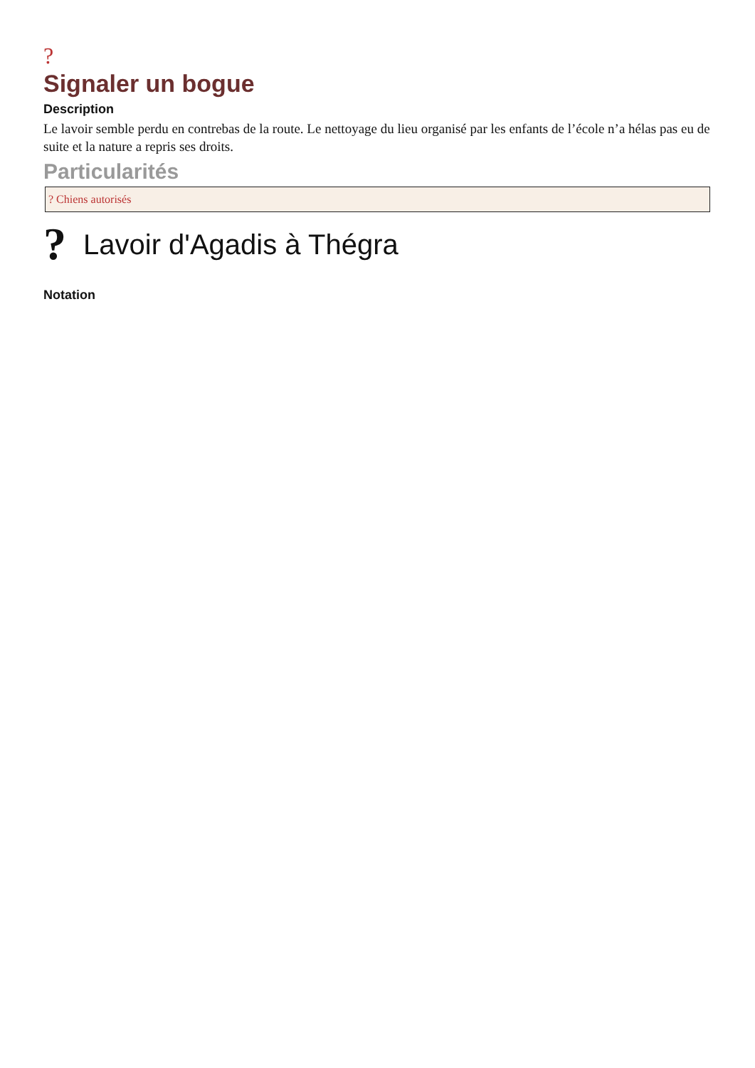?
Signaler un bogue
Description
Le lavoir semble perdu en contrebas de la route. Le nettoyage du lieu organisé par les enfants de l’école n’a hélas pas eu de suite et la nature a repris ses droits.
Particularités
? Chiens autorisés
?
Lavoir d'Agadis à Thégra
Notation